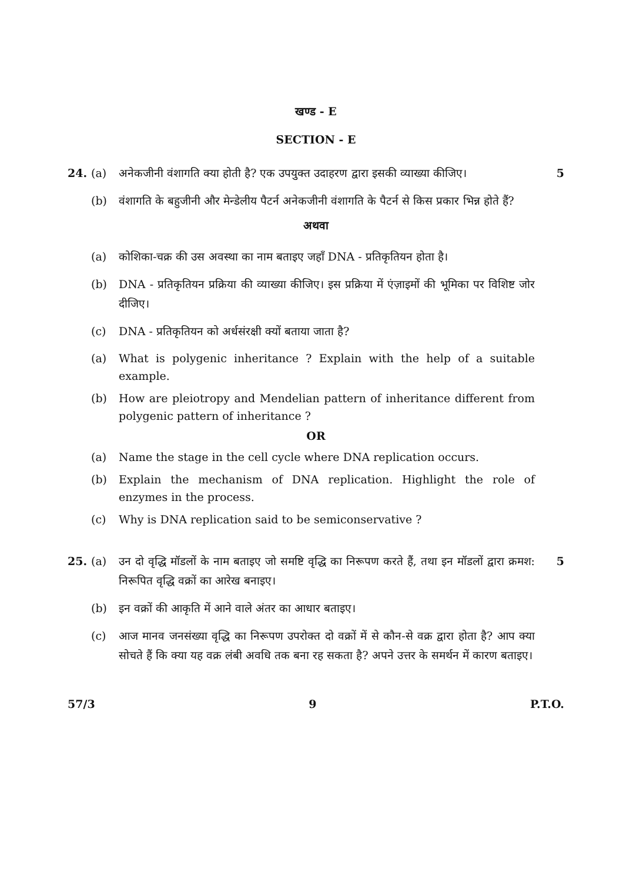खण्ड - E
SECTION - E
24. (a) अनेकजीनी वंशागति क्या होती है? एक उपयुक्त उदाहरण द्वारा इसकी व्याख्या कीजिए। 5
(b) वंशागति के बहुजीनी और मेन्डेलीय पैटर्न अनेकजीनी वंशागति के पैटर्न से किस प्रकार भिन्न होते हैं?
अथवा
(a) कोशिका-चक्र की उस अवस्था का नाम बताइए जहाँ DNA - प्रतिकृतियन होता है।
(b) DNA - प्रतिकृतियन प्रक्रिया की व्याख्या कीजिए। इस प्रक्रिया में एंज़ाइमों की भूमिका पर विशिष्ट जोर दीजिए।
(c) DNA - प्रतिकृतियन को अर्धसंरक्षी क्यों बताया जाता है?
(a) What is polygenic inheritance ? Explain with the help of a suitable example.
(b) How are pleiotropy and Mendelian pattern of inheritance different from polygenic pattern of inheritance ?
OR
(a) Name the stage in the cell cycle where DNA replication occurs.
(b) Explain the mechanism of DNA replication. Highlight the role of enzymes in the process.
(c) Why is DNA replication said to be semiconservative ?
25. (a) उन दो वृद्धि मॉडलों के नाम बताइए जो समष्टि वृद्धि का निरूपण करते हैं, तथा इन मॉडलों द्वारा क्रमश: निरूपित वृद्धि वक्रों का आरेख बनाइए। 5
(b) इन वक्रों की आकृति में आने वाले अंतर का आधार बताइए।
(c) आज मानव जनसंख्या वृद्धि का निरूपण उपरोक्त दो वक्रों में से कौन-से वक्र द्वारा होता है? आप क्या सोचते हैं कि क्या यह वक्र लंबी अवधि तक बना रह सकता है? अपने उत्तर के समर्थन में कारण बताइए।
57/3 9 P.T.O.